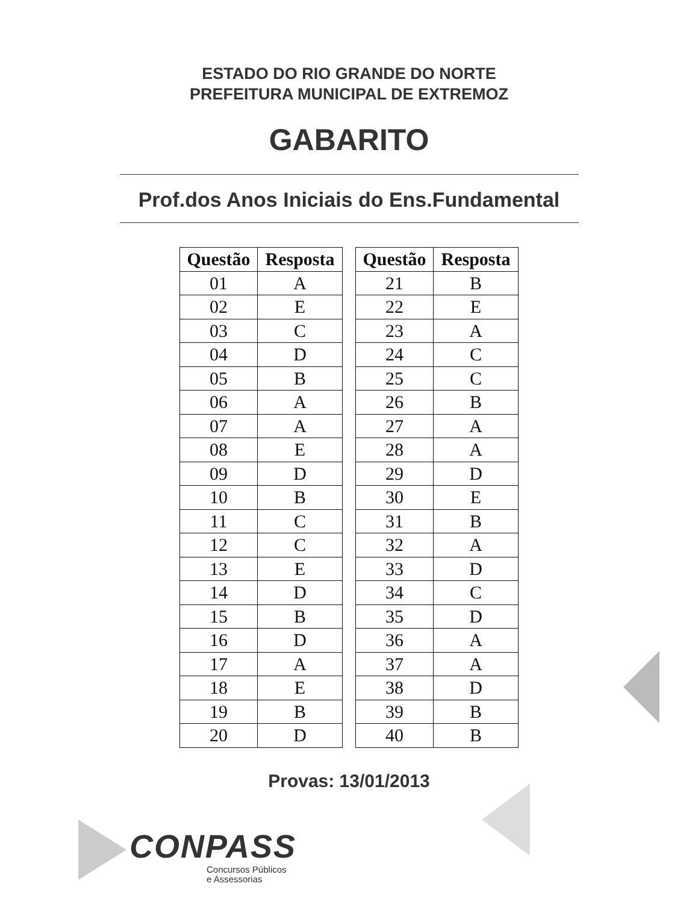ESTADO DO RIO GRANDE DO NORTE
PREFEITURA MUNICIPAL DE EXTREMOZ
GABARITO
Prof.dos Anos Iniciais do Ens.Fundamental
| Questão | Resposta |
| --- | --- |
| 01 | A |
| 02 | E |
| 03 | C |
| 04 | D |
| 05 | B |
| 06 | A |
| 07 | A |
| 08 | E |
| 09 | D |
| 10 | B |
| 11 | C |
| 12 | C |
| 13 | E |
| 14 | D |
| 15 | B |
| 16 | D |
| 17 | A |
| 18 | E |
| 19 | B |
| 20 | D |
| Questão | Resposta |
| --- | --- |
| 21 | B |
| 22 | E |
| 23 | A |
| 24 | C |
| 25 | C |
| 26 | B |
| 27 | A |
| 28 | A |
| 29 | D |
| 30 | E |
| 31 | B |
| 32 | A |
| 33 | D |
| 34 | C |
| 35 | D |
| 36 | A |
| 37 | A |
| 38 | D |
| 39 | B |
| 40 | B |
Provas: 13/01/2013
CONPASS
Concursos Públicos
e Assessorias